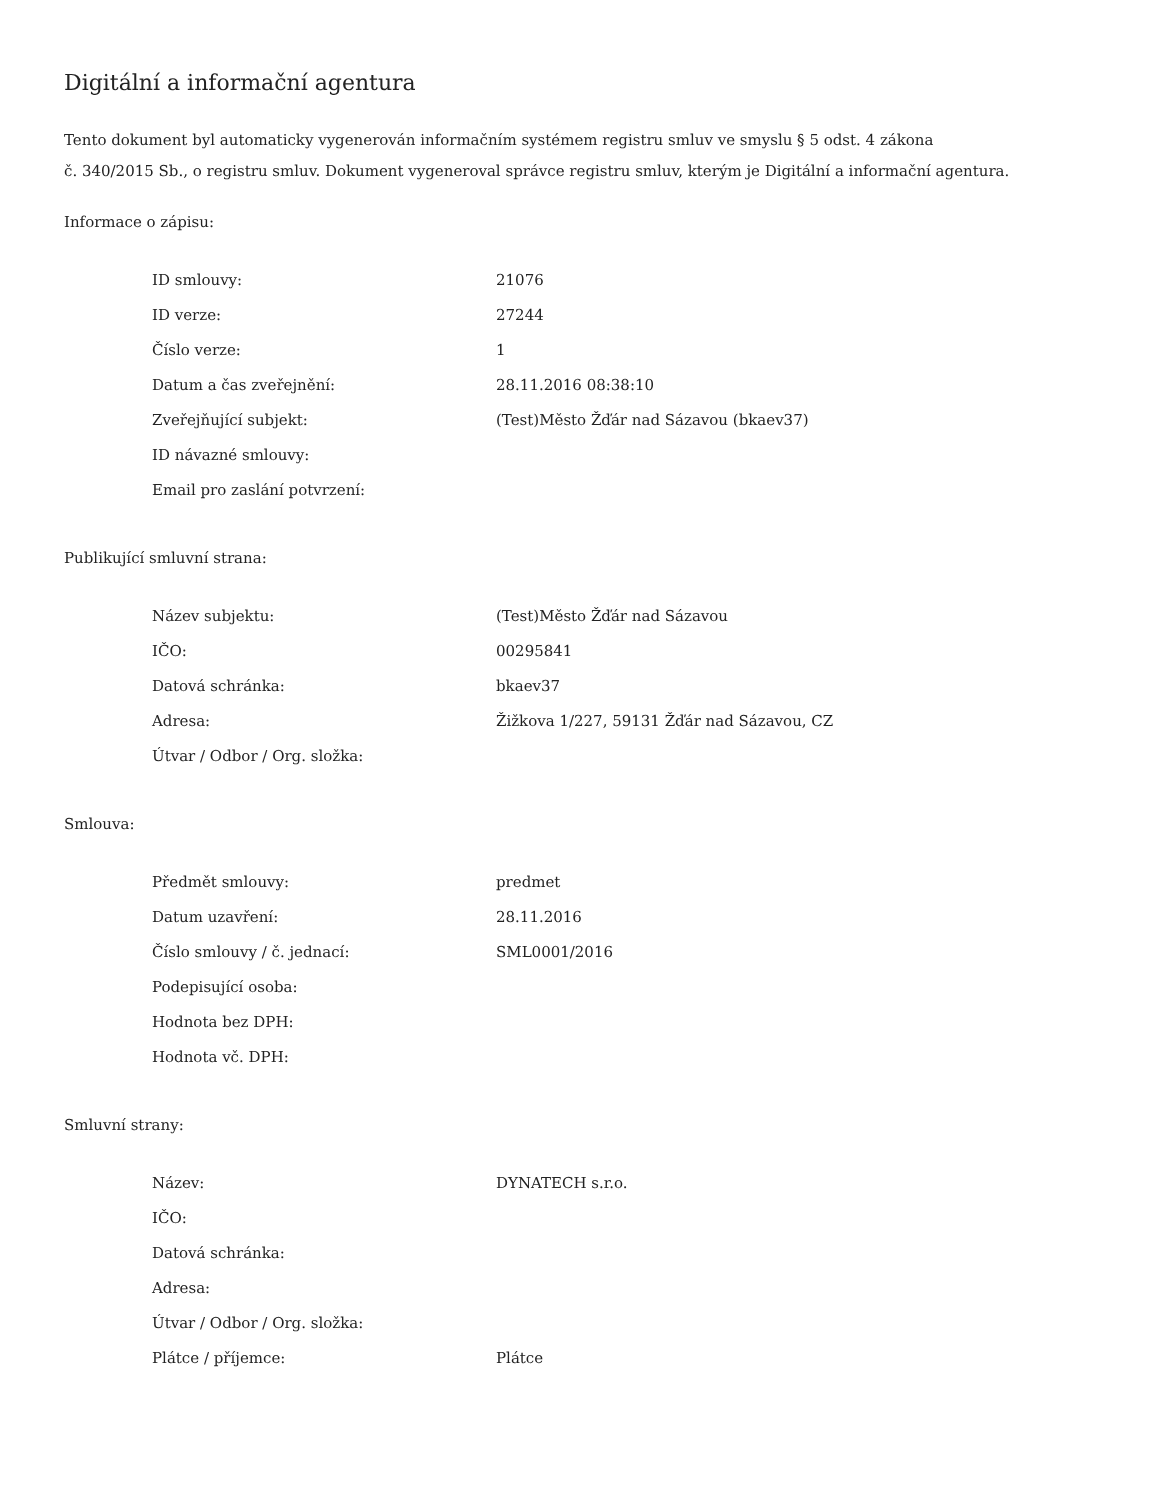Digitální a informační agentura
Tento dokument byl automaticky vygenerován informačním systémem registru smluv ve smyslu § 5 odst. 4 zákona
č. 340/2015 Sb., o registru smluv. Dokument vygeneroval správce registru smluv, kterým je Digitální a informační agentura.
Informace o zápisu:
| ID smlouvy: | 21076 |
| ID verze: | 27244 |
| Číslo verze: | 1 |
| Datum a čas zveřejnění: | 28.11.2016 08:38:10 |
| Zveřejňující subjekt: | (Test)Město Žďár nad Sázavou (bkaev37) |
| ID návazné smlouvy: | |
| Email pro zaslání potvrzení: | |
Publikující smluvní strana:
| Název subjektu: | (Test)Město Žďár nad Sázavou |
| IČO: | 00295841 |
| Datová schránka: | bkaev37 |
| Adresa: | Žižkova 1/227, 59131 Žďár nad Sázavou, CZ |
| Útvar / Odbor / Org. složka: | |
Smlouva:
| Předmět smlouvy: | predmet |
| Datum uzavření: | 28.11.2016 |
| Číslo smlouvy / č. jednací: | SML0001/2016 |
| Podepisující osoba: | |
| Hodnota bez DPH: | |
| Hodnota vč. DPH: | |
Smluvní strany:
| Název: | DYNATECH s.r.o. |
| IČO: | |
| Datová schránka: | |
| Adresa: | |
| Útvar / Odbor / Org. složka: | |
| Plátce / příjemce: | Plátce |